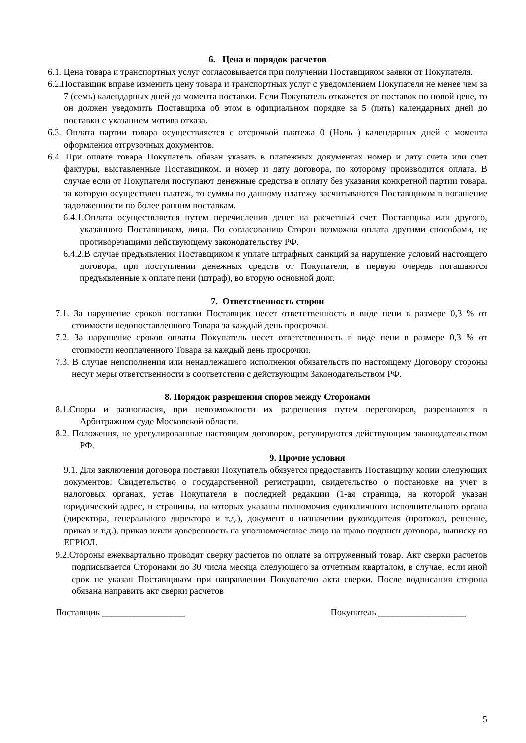6. Цена и порядок расчетов
6.1. Цена товара и транспортных услуг согласовывается при получении Поставщиком заявки от Покупателя.
6.2.Поставщик вправе изменить цену товара и транспортных услуг с уведомлением Покупателя не менее чем за 7 (семь) календарных дней до момента поставки. Если Покупатель откажется от поставок по новой цене, то он должен уведомить Поставщика об этом в официальном порядке за 5 (пять) календарных дней до поставки с указанием мотива отказа.
6.3. Оплата партии товара осуществляется с отсрочкой платежа 0 (Ноль ) календарных дней с момента оформления отгрузочных документов.
6.4. При оплате товара Покупатель обязан указать в платежных документах номер и дату счета или счет фактуры, выставленные Поставщиком, и номер и дату договора, по которому производится оплата. В случае если от Покупателя поступают денежные средства в оплату без указания конкретной партии товара, за которую осуществлен платеж, то суммы по данному платежу засчитываются Поставщиком в погашение задолженности по более ранним поставкам.
6.4.1.Оплата осуществляется путем перечисления денег на расчетный счет Поставщика или другого, указанного Поставщиком, лица. По согласованию Сторон возможна оплата другими способами, не противоречащими действующему законодательству РФ.
6.4.2.В случае предъявления Поставщиком к уплате штрафных санкций за нарушение условий настоящего договора, при поступлении денежных средств от Покупателя, в первую очередь погашаются предъявленные к оплате пени (штраф), во вторую основной долг.
7. Ответственность сторон
7.1. За нарушение сроков поставки Поставщик несет ответственность в виде пени в размере 0,3 % от стоимости недопоставленного Товара за каждый день просрочки.
7.2. За нарушение сроков оплаты Покупатель несет ответственность в виде пени в размере 0,3 % от стоимости неоплаченного Товара за каждый день просрочки.
7.3. В случае неисполнения или ненадлежащего исполнения обязательств по настоящему Договору стороны несут меры ответственности в соответствии с действующим Законодательством РФ.
8. Порядок разрешения споров между Сторонами
8.1.Споры и разногласия, при невозможности их разрешения путем переговоров, разрешаются в Арбитражном суде Московской области.
8.2. Положения, не урегулированные настоящим договором, регулируются действующим законодательством РФ.
9. Прочие условия
9.1. Для заключения договора поставки Покупатель обязуется предоставить Поставщику копии следующих документов: Свидетельство о государственной регистрации, свидетельство о постановке на учет в налоговых органах, устав Покупателя в последней редакции (1-ая страница, на которой указан юридический адрес, и страницы, на которых указаны полномочия единоличного исполнительного органа (директора, генерального директора и т.д.), документ о назначении руководителя (протокол, решение, приказ и т.д.), приказ и/или доверенность на уполномоченное лицо на право подписи договора, выписку из ЕГРЮЛ.
9.2.Стороны ежеквартально проводят сверку расчетов по оплате за отгруженный товар. Акт сверки расчетов подписывается Сторонами до 30 числа месяца следующего за отчетным кварталом, в случае, если иной срок не указан Поставщиком при направлении Покупателю акта сверки. После подписания сторона обязана направить акт сверки расчетов
Поставщик __________________ Покупатель ___________________
5